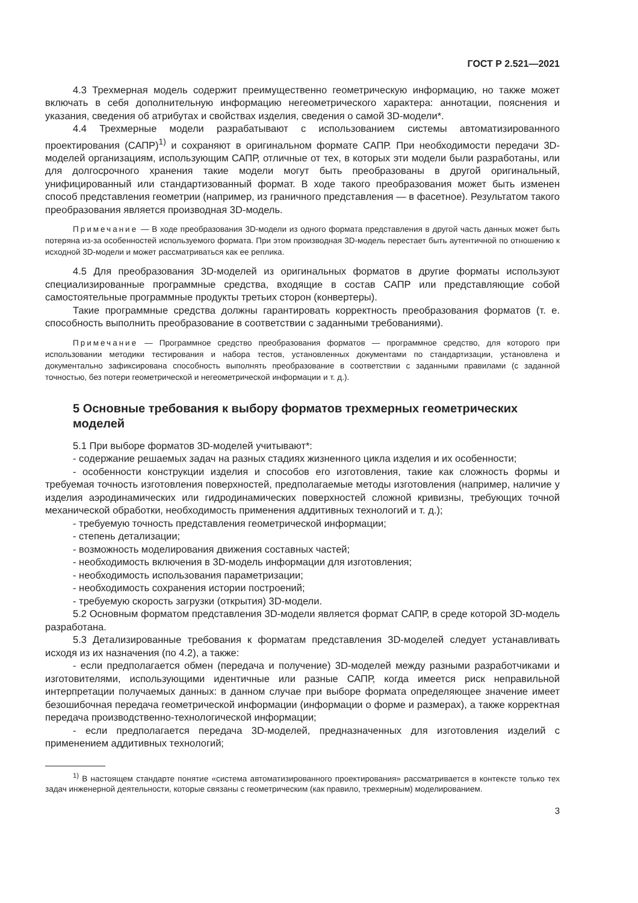ГОСТ Р 2.521—2021
4.3 Трехмерная модель содержит преимущественно геометрическую информацию, но также может включать в себя дополнительную информацию негеометрического характера: аннотации, пояснения и указания, сведения об атрибутах и свойствах изделия, сведения о самой 3D-модели*.
4.4 Трехмерные модели разрабатывают с использованием системы автоматизированного проектирования (САПР)<sup>1)</sup> и сохраняют в оригинальном формате САПР. При необходимости передачи 3D-моделей организациям, использующим САПР, отличные от тех, в которых эти модели были разработаны, или для долгосрочного хранения такие модели могут быть преобразованы в другой оригинальный, унифицированный или стандартизованный формат. В ходе такого преобразования может быть изменен способ представления геометрии (например, из граничного представления — в фасетное). Результатом такого преобразования является производная 3D-модель.
Примечание — В ходе преобразования 3D-модели из одного формата представления в другой часть данных может быть потеряна из-за особенностей используемого формата. При этом производная 3D-модель перестает быть аутентичной по отношению к исходной 3D-модели и может рассматриваться как ее реплика.
4.5 Для преобразования 3D-моделей из оригинальных форматов в другие форматы используют специализированные программные средства, входящие в состав САПР или представляющие собой самостоятельные программные продукты третьих сторон (конвертеры).
Такие программные средства должны гарантировать корректность преобразования форматов (т. е. способность выполнить преобразование в соответствии с заданными требованиями).
Примечание — Программное средство преобразования форматов — программное средство, для которого при использовании методики тестирования и набора тестов, установленных документами по стандартизации, установлена и документально зафиксирована способность выполнять преобразование в соответствии с заданными правилами (с заданной точностью, без потери геометрической и негеометрической информации и т. д.).
5 Основные требования к выбору форматов трехмерных геометрических моделей
5.1 При выборе форматов 3D-моделей учитывают*:
- содержание решаемых задач на разных стадиях жизненного цикла изделия и их особенности;
- особенности конструкции изделия и способов его изготовления, такие как сложность формы и требуемая точность изготовления поверхностей, предполагаемые методы изготовления (например, наличие у изделия аэродинамических или гидродинамических поверхностей сложной кривизны, требующих точной механической обработки, необходимость применения аддитивных технологий и т. д.);
- требуемую точность представления геометрической информации;
- степень детализации;
- возможность моделирования движения составных частей;
- необходимость включения в 3D-модель информации для изготовления;
- необходимость использования параметризации;
- необходимость сохранения истории построений;
- требуемую скорость загрузки (открытия) 3D-модели.
5.2 Основным форматом представления 3D-модели является формат САПР, в среде которой 3D-модель разработана.
5.3 Детализированные требования к форматам представления 3D-моделей следует устанавливать исходя из их назначения (по 4.2), а также:
- если предполагается обмен (передача и получение) 3D-моделей между разными разработчиками и изготовителями, использующими идентичные или разные САПР, когда имеется риск неправильной интерпретации получаемых данных: в данном случае при выборе формата определяющее значение имеет безошибочная передача геометрической информации (информации о форме и размерах), а также корректная передача производственно-технологической информации;
- если предполагается передача 3D-моделей, предназначенных для изготовления изделий с применением аддитивных технологий;
<sup>1)</sup> В настоящем стандарте понятие «система автоматизированного проектирования» рассматривается в контексте только тех задач инженерной деятельности, которые связаны с геометрическим (как правило, трехмерным) моделированием.
3